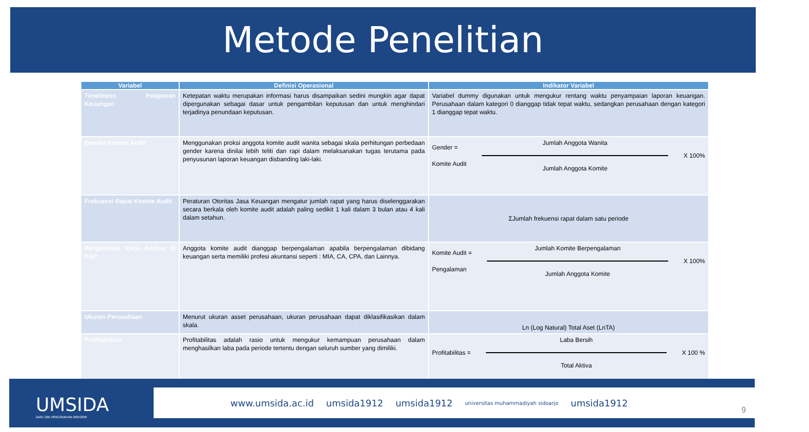Metode Penelitian
| Variabel | Definisi Operasional | Indikator Variabel |
| --- | --- | --- |
| Timeliness Pelaporan Keuangan | Ketepatan waktu merupakan informasi harus disampaikan sedini mungkin agar dapat dipergunakan sebagai dasar untuk pengambilan keputusan dan untuk menghindari terjadinya penundaan keputusan. | Variabel dummy digunakan untuk mengukur rentang waktu penyampaian laporan keuangan. Perusahaan dalam kategori 0 dianggap tidak tepat waktu, sedangkan perusahaan dengan kategori 1 dianggap tepat waktu. |
| Gender Komite Audit | Menggunakan proksi anggota komite audit wanita sebagai skala perhitungan perbedaan gender karena dinilai lebih teliti dan rapi dalam melaksanakan tugas terutama pada penyusunan laporan keuangan disbanding laki-laki. | Gender = Komite Audit Jumlah Anggota Wanita Jumlah Anggota Komite X 100% |
| Frekuensi Rapat Komite Audit | Peraturan Otoritas Jasa Keuangan mengatur jumlah rapat yang harus diselenggarakan secara berkala oleh komite audit adalah paling sedikit 1 kali dalam 3 bulan atau 4 kali dalam setahun. | ΣJumlah frekuensi rapat dalam satu periode |
| Pengalaman Kerja Auditor di KAP | Anggota komite audit dianggap berpengalaman apabila berpengalaman dibidang keuangan serta memiliki profesi akuntansi seperti : MIA, CA, CPA, dan Lainnya. | Komite Audit = Pengalaman Jumlah Komite Berpengalaman Jumlah Anggota Komite X 100% |
| Ukuran Perusahaan | Menurut ukuran asset perusahaan, ukuran perusahaan dapat diklasifikasikan dalam skala. | Ln (Log Natural) Total Aset (LnTA) |
| Profitabilitas | Profitabilitas adalah rasio untuk mengukur kemampuan perusahaan dalam menghasilkan laba pada periode tertentu dengan seluruh sumber yang dimiliki. | Profitabilitas = Laba Bersih Total Aktiva X 100 % |
UMSIDA
DARI SINI PENCERAHAN BERSEMI
www.umsida.ac.id umsida1912 umsida1912 universitas muhammadiyah sidoarjo umsida1912
9